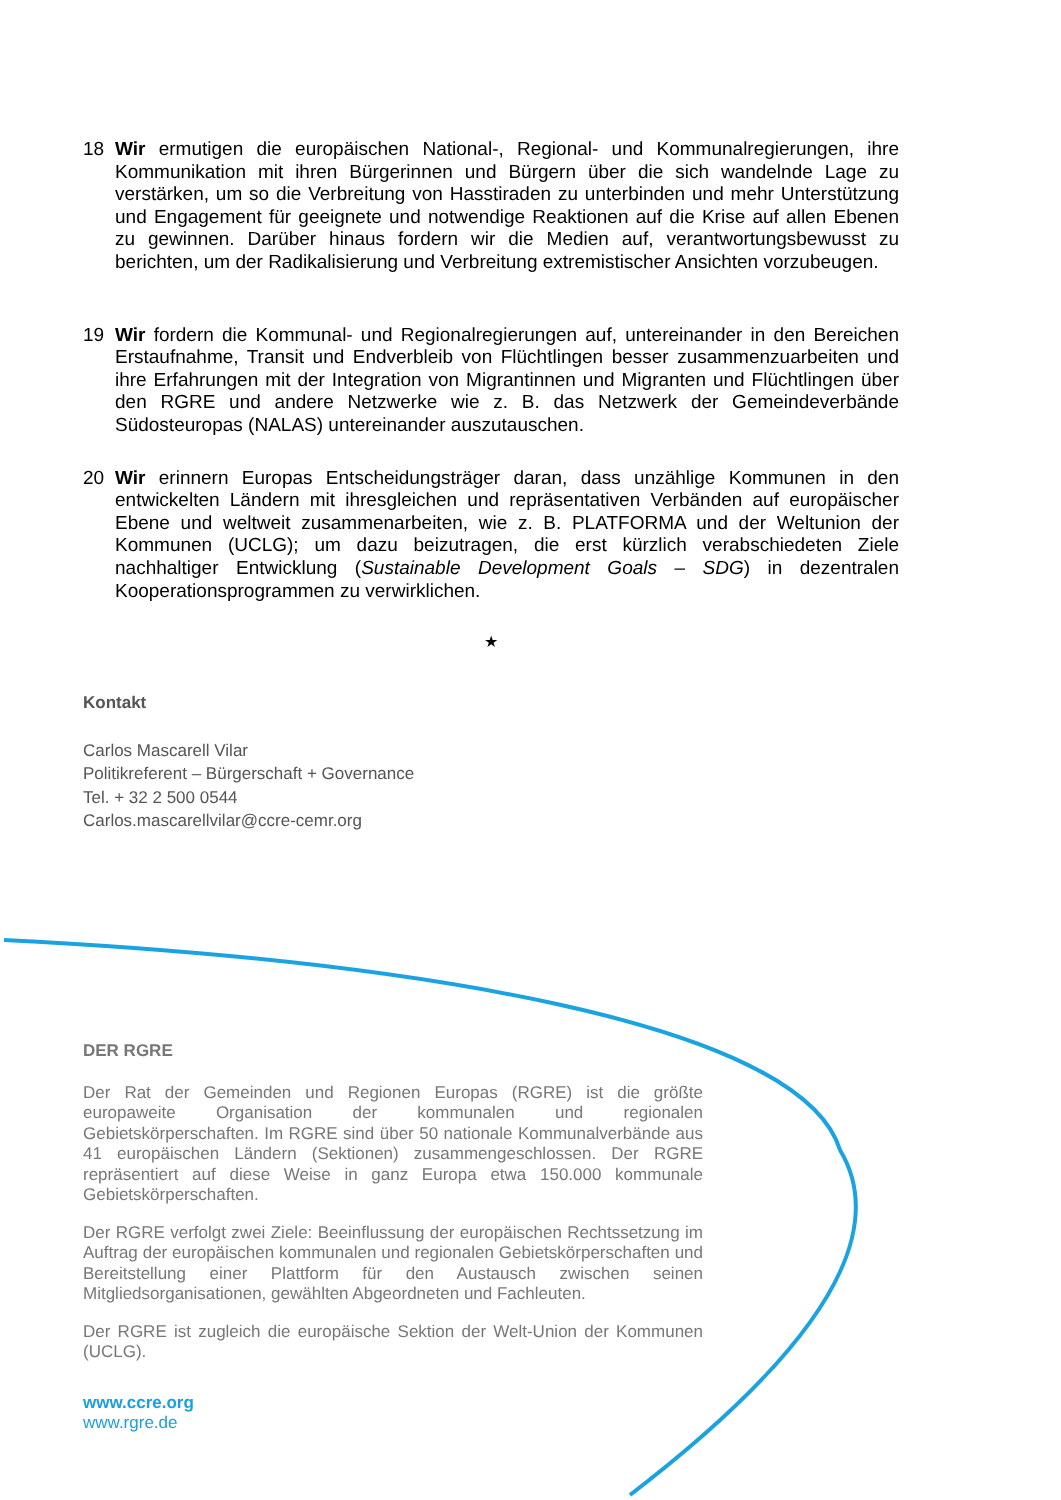18 Wir ermutigen die europäischen National-, Regional- und Kommunalregierungen, ihre Kommunikation mit ihren Bürgerinnen und Bürgern über die sich wandelnde Lage zu verstärken, um so die Verbreitung von Hasstiraden zu unterbinden und mehr Unterstützung und Engagement für geeignete und notwendige Reaktionen auf die Krise auf allen Ebenen zu gewinnen. Darüber hinaus fordern wir die Medien auf, verantwortungsbewusst zu berichten, um der Radikalisierung und Verbreitung extremistischer Ansichten vorzubeugen.
19 Wir fordern die Kommunal- und Regionalregierungen auf, untereinander in den Bereichen Erstaufnahme, Transit und Endverbleib von Flüchtlingen besser zusammenzuarbeiten und ihre Erfahrungen mit der Integration von Migrantinnen und Migranten und Flüchtlingen über den RGRE und andere Netzwerke wie z. B. das Netzwerk der Gemeindeverbände Südosteuropas (NALAS) untereinander auszutauschen.
20 Wir erinnern Europas Entscheidungsträger daran, dass unzählige Kommunen in den entwickelten Ländern mit ihresgleichen und repräsentativen Verbänden auf europäischer Ebene und weltweit zusammenarbeiten, wie z. B. PLATFORMA und der Weltunion der Kommunen (UCLG); um dazu beizutragen, die erst kürzlich verabschiedeten Ziele nachhaltiger Entwicklung (Sustainable Development Goals – SDG) in dezentralen Kooperationsprogrammen zu verwirklichen.
★
Kontakt
Carlos Mascarell Vilar
Politikreferent – Bürgerschaft + Governance
Tel. + 32 2 500 0544
Carlos.mascarellvilar@ccre-cemr.org
DER RGRE
Der Rat der Gemeinden und Regionen Europas (RGRE) ist die größte europaweite Organisation der kommunalen und regionalen Gebietskörperschaften. Im RGRE sind über 50 nationale Kommunalverbände aus 41 europäischen Ländern (Sektionen) zusammengeschlossen. Der RGRE repräsentiert auf diese Weise in ganz Europa etwa 150.000 kommunale Gebietskörperschaften.
Der RGRE verfolgt zwei Ziele: Beeinflussung der europäischen Rechtssetzung im Auftrag der europäischen kommunalen und regionalen Gebietskörperschaften und Bereitstellung einer Plattform für den Austausch zwischen seinen Mitgliedsorganisationen, gewählten Abgeordneten und Fachleuten.
Der RGRE ist zugleich die europäische Sektion der Welt-Union der Kommunen (UCLG).
www.ccre.org
www.rgre.de